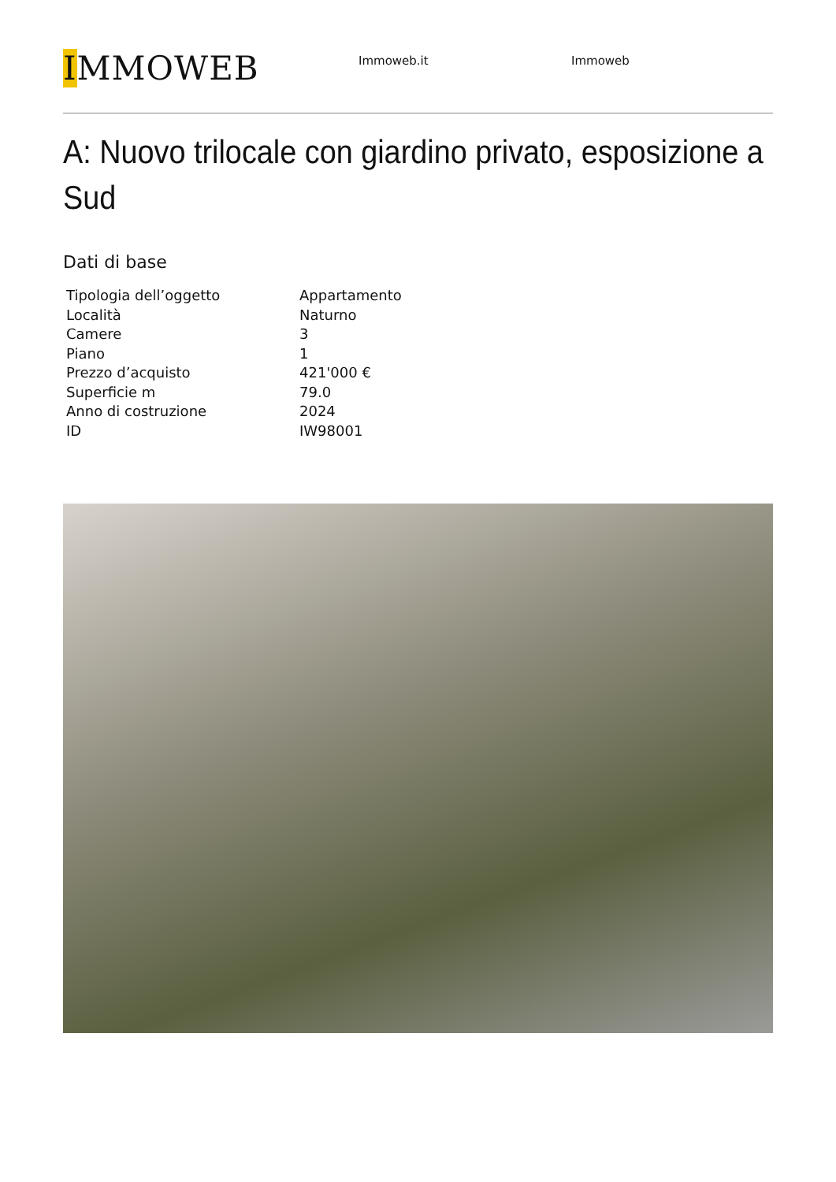IMMOWEB
Immoweb.it Immoweb
A: Nuovo trilocale con giardino privato, esposizione a Sud
Dati di base
| Tipologia dell’oggetto | Appartamento |
| Località | Naturno |
| Camere | 3 |
| Piano | 1 |
| Prezzo d’acquisto | 421'000 € |
| Superficie m | 79.0 |
| Anno di costruzione | 2024 |
| ID | IW98001 |